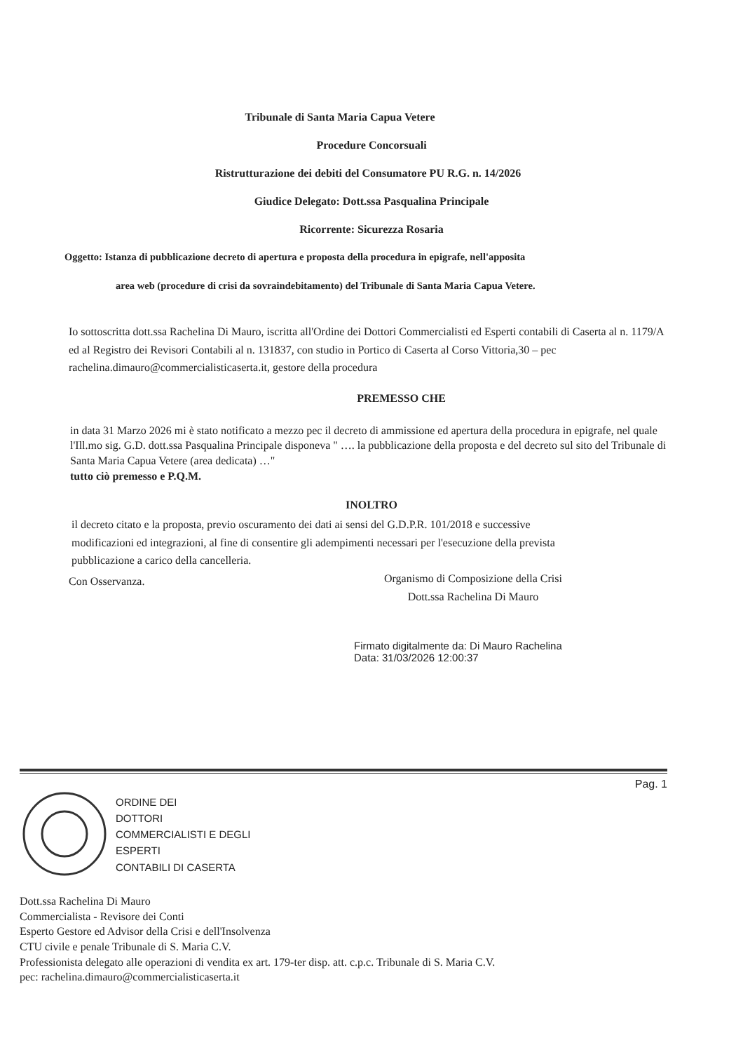Tribunale di Santa Maria Capua Vetere
Procedure Concorsuali
Ristrutturazione dei debiti del Consumatore PU R.G. n. 14/2026
Giudice Delegato: Dott.ssa Pasqualina Principale
Ricorrente: Sicurezza Rosaria
Oggetto: Istanza di pubblicazione decreto di apertura e proposta della procedura in epigrafe, nell'apposita
area web (procedure di crisi da sovraindebitamento) del Tribunale di Santa Maria Capua Vetere.
Io sottoscritta dott.ssa Rachelina Di Mauro, iscritta all'Ordine dei Dottori Commercialisti ed Esperti contabili di Caserta al n. 1179/A ed al Registro dei Revisori Contabili al n. 131837, con studio in Portico di Caserta al Corso Vittoria,30 – pec rachelina.dimauro@commercialisticaserta.it, gestore della procedura
PREMESSO CHE
in data 31 Marzo 2026 mi è stato notificato a mezzo pec il decreto di ammissione ed apertura della procedura in epigrafe, nel quale l'Ill.mo sig. G.D. dott.ssa Pasqualina Principale disponeva " …. la pubblicazione della proposta e del decreto sul sito del Tribunale di Santa Maria Capua Vetere (area dedicata) …"
tutto ciò premesso e P.Q.M.
INOLTRO
il decreto citato e la proposta, previo oscuramento dei dati ai sensi del G.D.P.R. 101/2018 e successive modificazioni ed integrazioni, al fine di consentire gli adempimenti necessari per l'esecuzione della prevista pubblicazione a carico della cancelleria.
Con Osservanza.
Organismo di Composizione della Crisi
Dott.ssa Rachelina Di Mauro
Firmato digitalmente da: Di Mauro Rachelina
Data: 31/03/2026 12:00:37
Pag. 1
ORDINE DEI
DOTTORI
COMMERCIALISTI E DEGLI
ESPERTI
CONTABILI DI CASERTA
Dott.ssa Rachelina Di Mauro
Commercialista - Revisore dei Conti
Esperto Gestore ed Advisor della Crisi e dell'Insolvenza
CTU civile e penale Tribunale di S. Maria C.V.
Professionista delegato alle operazioni di vendita ex art. 179-ter disp. att. c.p.c. Tribunale di S. Maria C.V.
pec: rachelina.dimauro@commercialisticaserta.it